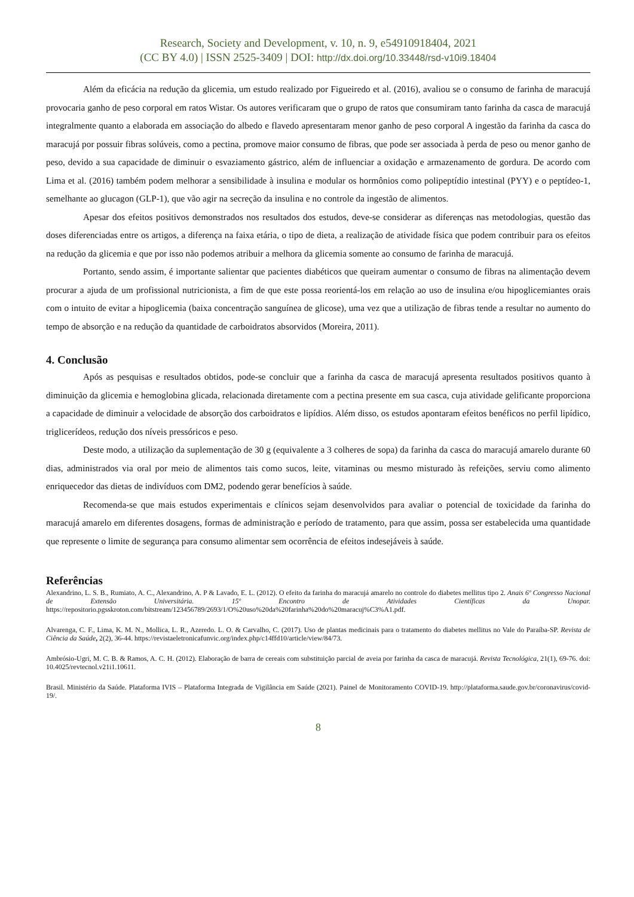Research, Society and Development, v. 10, n. 9, e54910918404, 2021
(CC BY 4.0) | ISSN 2525-3409 | DOI: http://dx.doi.org/10.33448/rsd-v10i9.18404
Além da eficácia na redução da glicemia, um estudo realizado por Figueiredo et al. (2016), avaliou se o consumo de farinha de maracujá provocaria ganho de peso corporal em ratos Wistar. Os autores verificaram que o grupo de ratos que consumiram tanto farinha da casca de maracujá integralmente quanto a elaborada em associação do albedo e flavedo apresentaram menor ganho de peso corporal A ingestão da farinha da casca do maracujá por possuir fibras solúveis, como a pectina, promove maior consumo de fibras, que pode ser associada à perda de peso ou menor ganho de peso, devido a sua capacidade de diminuir o esvaziamento gástrico, além de influenciar a oxidação e armazenamento de gordura. De acordo com Lima et al. (2016) também podem melhorar a sensibilidade à insulina e modular os hormônios como polipeptídio intestinal (PYY) e o peptídeo-1, semelhante ao glucagon (GLP-1), que vão agir na secreção da insulina e no controle da ingestão de alimentos.
Apesar dos efeitos positivos demonstrados nos resultados dos estudos, deve-se considerar as diferenças nas metodologias, questão das doses diferenciadas entre os artigos, a diferença na faixa etária, o tipo de dieta, a realização de atividade física que podem contribuir para os efeitos na redução da glicemia e que por isso não podemos atribuir a melhora da glicemia somente ao consumo de farinha de maracujá.
Portanto, sendo assim, é importante salientar que pacientes diabéticos que queiram aumentar o consumo de fibras na alimentação devem procurar a ajuda de um profissional nutricionista, a fim de que este possa reorientá-los em relação ao uso de insulina e/ou hipoglicemiantes orais com o intuito de evitar a hipoglicemia (baixa concentração sanguínea de glicose), uma vez que a utilização de fibras tende a resultar no aumento do tempo de absorção e na redução da quantidade de carboidratos absorvidos (Moreira, 2011).
4. Conclusão
Após as pesquisas e resultados obtidos, pode-se concluir que a farinha da casca de maracujá apresenta resultados positivos quanto à diminuição da glicemia e hemoglobina glicada, relacionada diretamente com a pectina presente em sua casca, cuja atividade gelificante proporciona a capacidade de diminuir a velocidade de absorção dos carboidratos e lipídios. Além disso, os estudos apontaram efeitos benéficos no perfil lipídico, triglicerídeos, redução dos níveis pressóricos e peso.
Deste modo, a utilização da suplementação de 30 g (equivalente a 3 colheres de sopa) da farinha da casca do maracujá amarelo durante 60 dias, administrados via oral por meio de alimentos tais como sucos, leite, vitaminas ou mesmo misturado às refeições, serviu como alimento enriquecedor das dietas de indivíduos com DM2, podendo gerar benefícios à saúde.
Recomenda-se que mais estudos experimentais e clínicos sejam desenvolvidos para avaliar o potencial de toxicidade da farinha do maracujá amarelo em diferentes dosagens, formas de administração e período de tratamento, para que assim, possa ser estabelecida uma quantidade que represente o limite de segurança para consumo alimentar sem ocorrência de efeitos indesejáveis à saúde.
Referências
Alexandrino, L. S. B., Rumiato, A. C., Alexandrino, A. P & Lavado, E. L. (2012). O efeito da farinha do maracujá amarelo no controle do diabetes mellitus tipo 2. Anais 6º Congresso Nacional de Extensão Universitária. 15º Encontro de Atividades Científicas da Unopar. https://repositorio.pgsskroton.com/bitstream/123456789/2693/1/O%20uso%20da%20farinha%20do%20maracuj%C3%A1.pdf.
Alvarenga, C. F., Lima, K. M. N., Mollica, L. R., Azeredo. L. O. & Carvalho, C. (2017). Uso de plantas medicinais para o tratamento do diabetes mellitus no Vale do Paraíba-SP. Revista de Ciência da Saúde, 2(2), 36-44. https://revistaeletronicafunvic.org/index.php/c14ffd10/article/view/84/73.
Ambrósio-Ugri, M. C. B. & Ramos, A. C. H. (2012). Elaboração de barra de cereais com substituição parcial de aveia por farinha da casca de maracujá. Revista Tecnológica, 21(1), 69-76. doi: 10.4025/revtecnol.v21i1.10611.
Brasil. Ministério da Saúde. Plataforma IVIS – Plataforma Integrada de Vigilância em Saúde (2021). Painel de Monitoramento COVID-19. http://plataforma.saude.gov.br/coronavirus/covid-19/.
8